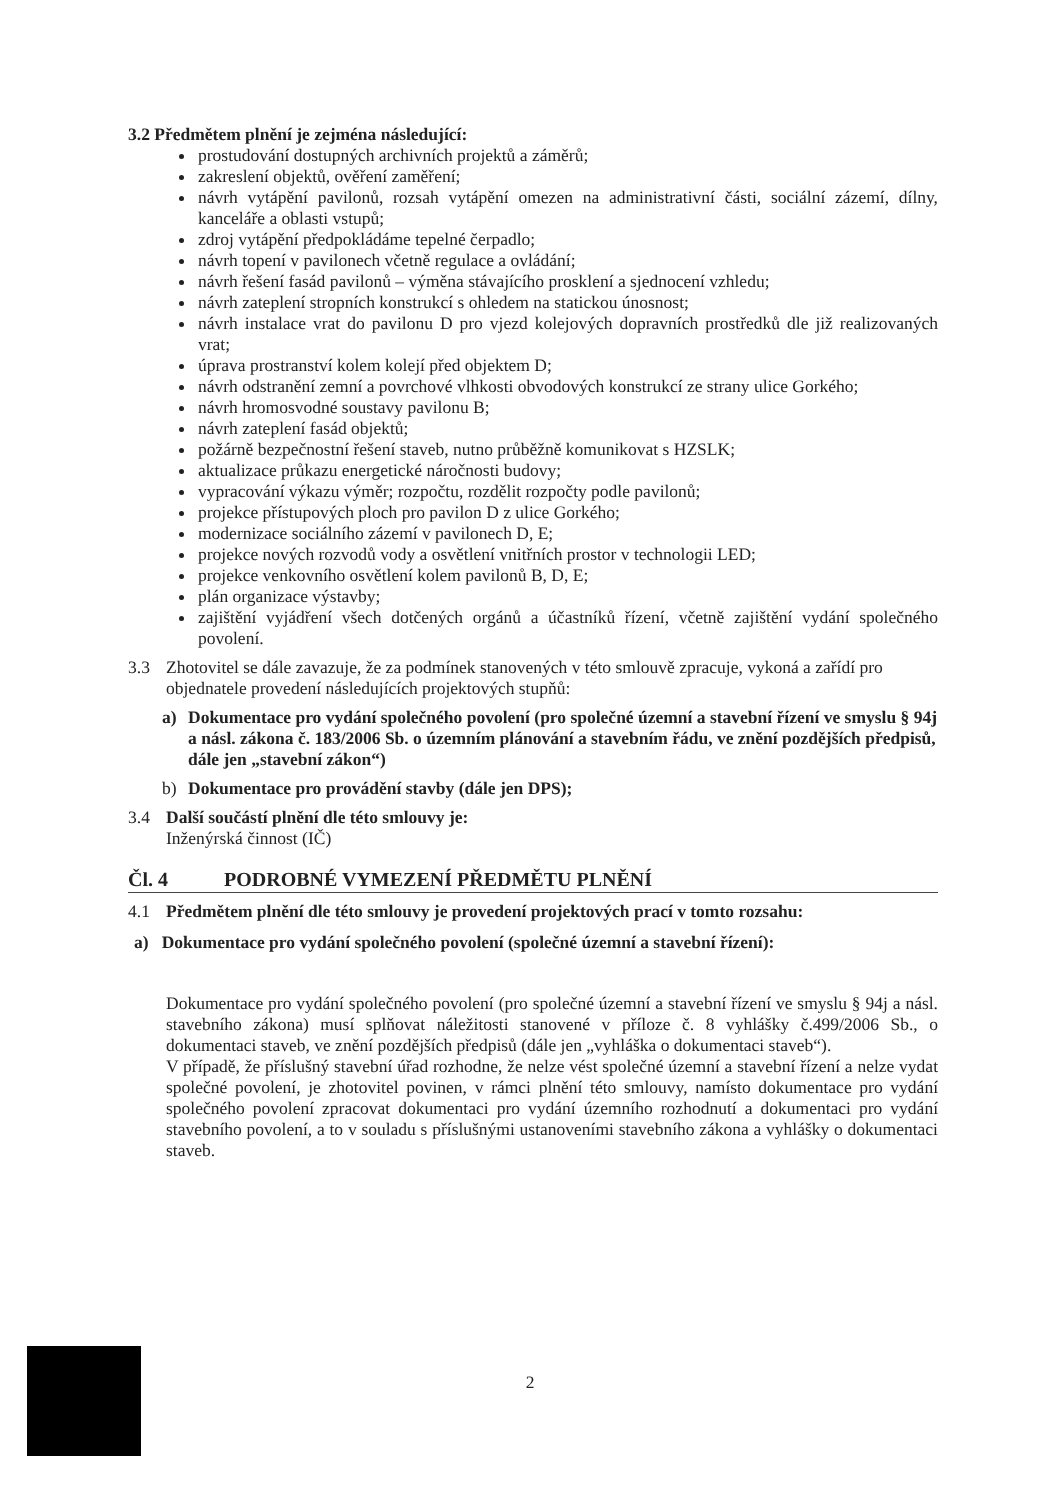3.2 Předmětem plnění je zejména následující:
prostudování dostupných archivních projektů a záměrů;
zakreslení objektů, ověření zaměření;
návrh vytápění pavilonů, rozsah vytápění omezen na administrativní části, sociální zázemí, dílny, kanceláře a oblasti vstupů;
zdroj vytápění předpokládáme tepelné čerpadlo;
návrh topení v pavilonech včetně regulace a ovládání;
návrh řešení fasád pavilonů – výměna stávajícího prosklení a sjednocení vzhledu;
návrh zateplení stropních konstrukcí s ohledem na statickou únosnost;
návrh instalace vrat do pavilonu D pro vjezd kolejových dopravních prostředků dle již realizovaných vrat;
úprava prostranství kolem kolejí před objektem D;
návrh odstranění zemní a povrchové vlhkosti obvodových konstrukcí ze strany ulice Gorkého;
návrh hromosvodné soustavy pavilonu B;
návrh zateplení fasád objektů;
požárně bezpečnostní řešení staveb, nutno průběžně komunikovat s HZSLK;
aktualizace průkazu energetické náročnosti budovy;
vypracování výkazu výměr; rozpočtu, rozdělit rozpočty podle pavilonů;
projekce přístupových ploch pro pavilon D z ulice Gorkého;
modernizace sociálního zázemí v pavilonech D, E;
projekce nových rozvodů vody a osvětlení vnitřních prostor v technologii LED;
projekce venkovního osvětlení kolem pavilonů B, D, E;
plán organizace výstavby;
zajištění vyjádření všech dotčených orgánů a účastníků řízení, včetně zajištění vydání společného povolení.
3.3 Zhotovitel se dále zavazuje, že za podmínek stanovených v této smlouvě zpracuje, vykoná a zařídí pro objednatele provedení následujících projektových stupňů:
a) Dokumentace pro vydání společného povolení (pro společné územní a stavební řízení ve smyslu § 94j a násl. zákona č. 183/2006 Sb. o územním plánování a stavebním řádu, ve znění pozdějších předpisů, dále jen „stavební zákon“)
b) Dokumentace pro provádění stavby (dále jen DPS);
3.4 Další součástí plnění dle této smlouvy je:
Inženýrská činnost (IČ)
Čl. 4 PODROBNÉ VYMEZENÍ PŘEDMĚTU PLNĚNÍ
4.1 Předmětem plnění dle této smlouvy je provedení projektových prací v tomto rozsahu:
a) Dokumentace pro vydání společného povolení (společné územní a stavební řízení):
Dokumentace pro vydání společného povolení (pro společné územní a stavební řízení ve smyslu § 94j a násl. stavebního zákona) musí splňovat náležitosti stanovené v příloze č. 8 vyhlášky č.499/2006 Sb., o dokumentaci staveb, ve znění pozdějších předpisů (dále jen „vyhláška o dokumentaci staveb“).
V případě, že příslušný stavební úřad rozhodne, že nelze vést společné územní a stavební řízení a nelze vydat společné povolení, je zhotovitel povinen, v rámci plnění této smlouvy, namísto dokumentace pro vydání společného povolení zpracovat dokumentaci pro vydání územního rozhodnutí a dokumentaci pro vydání stavebního povolení, a to v souladu s příslušnými ustanoveními stavebního zákona a vyhlášky o dokumentaci staveb.
2